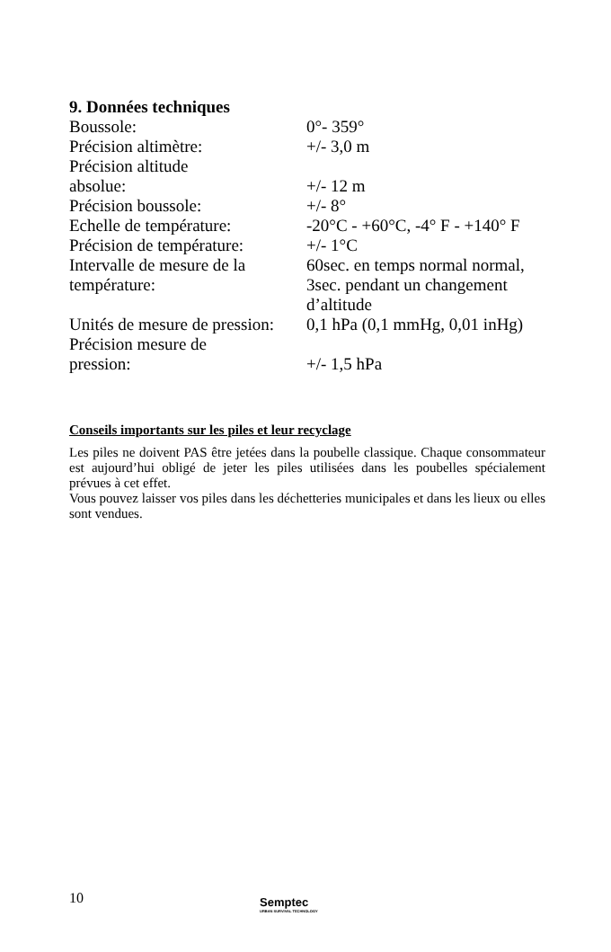9. Données techniques
| Boussole: | 0°- 359° |
| Précision altimètre: | +/- 3,0 m |
| Précision altitude absolue: | +/- 12 m |
| Précision boussole: | +/- 8° |
| Echelle de température: | -20°C - +60°C, -4° F - +140° F |
| Précision de température: | +/- 1°C |
| Intervalle de mesure de la température: | 60sec. en temps normal normal, 3sec. pendant un changement d’altitude |
| Unités de mesure de pression: | 0,1 hPa (0,1 mmHg, 0,01 inHg) |
| Précision mesure de pression: | +/- 1,5 hPa |
Conseils importants sur les piles et leur recyclage
Les piles ne doivent PAS être jetées dans la poubelle classique. Chaque consommateur est aujourd’hui obligé de jeter les piles utilisées dans les poubelles spécialement prévues à cet effet.
Vous pouvez laisser vos piles dans les déchetteries municipales et dans les lieux ou elles sont vendues.
10 Semptec
URBAN SURVIVAL TECHNOLOGY